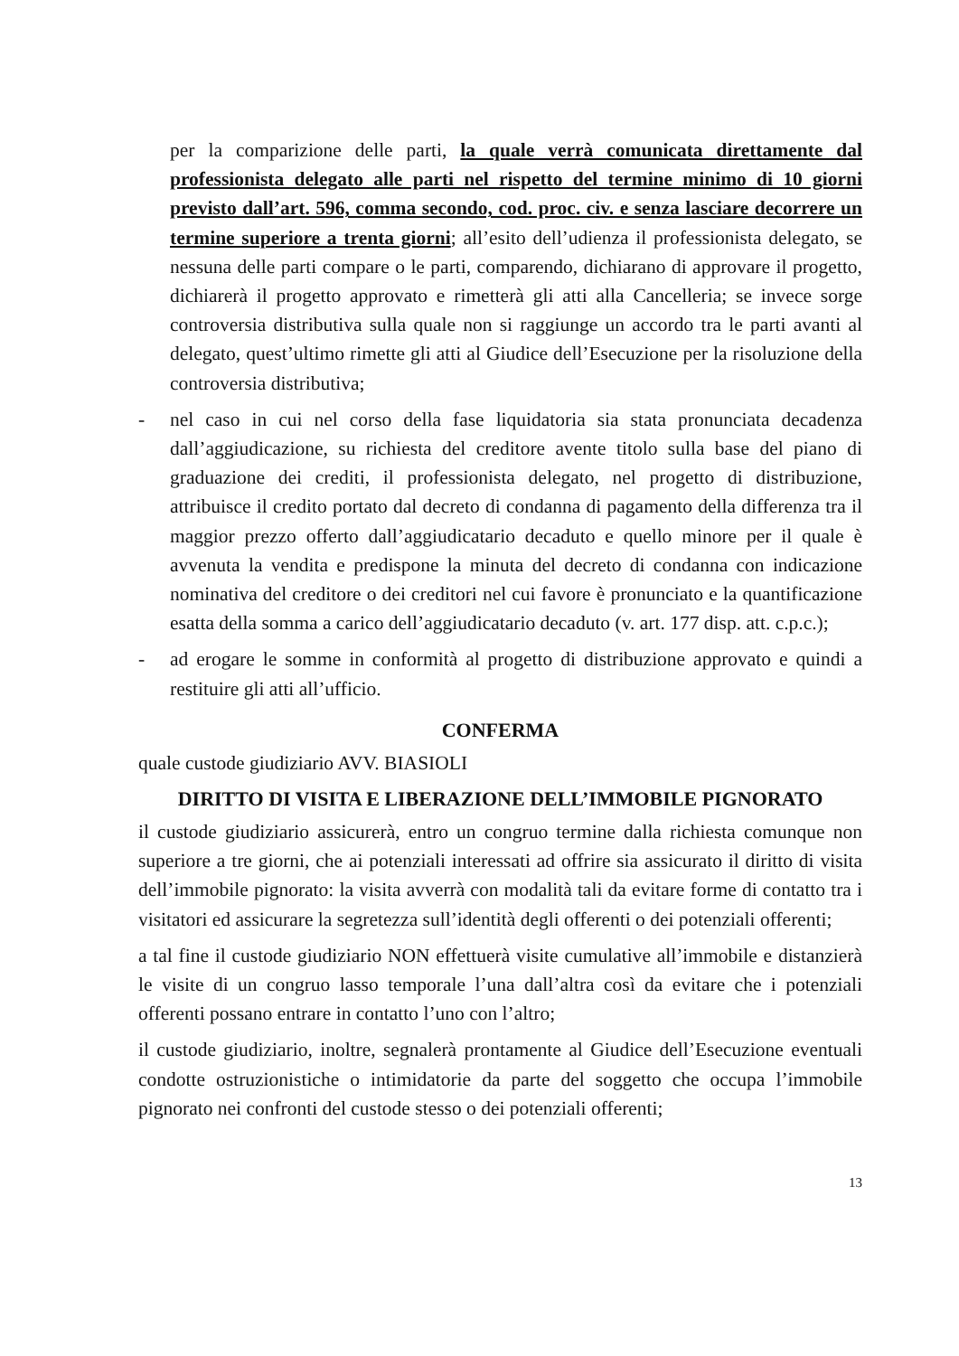per la comparizione delle parti, la quale verrà comunicata direttamente dal professionista delegato alle parti nel rispetto del termine minimo di 10 giorni previsto dall’art. 596, comma secondo, cod. proc. civ. e senza lasciare decorrere un termine superiore a trenta giorni; all’esito dell’udienza il professionista delegato, se nessuna delle parti compare o le parti, comparendo, dichiarano di approvare il progetto, dichiarerà il progetto approvato e rimetterà gli atti alla Cancelleria; se invece sorge controversia distributiva sulla quale non si raggiunge un accordo tra le parti avanti al delegato, quest’ultimo rimette gli atti al Giudice dell’Esecuzione per la risoluzione della controversia distributiva;
- nel caso in cui nel corso della fase liquidatoria sia stata pronunciata decadenza dall’aggiudicazione, su richiesta del creditore avente titolo sulla base del piano di graduazione dei crediti, il professionista delegato, nel progetto di distribuzione, attribuisce il credito portato dal decreto di condanna di pagamento della differenza tra il maggior prezzo offerto dall’aggiudicatario decaduto e quello minore per il quale è avvenuta la vendita e predispone la minuta del decreto di condanna con indicazione nominativa del creditore o dei creditori nel cui favore è pronunciato e la quantificazione esatta della somma a carico dell’aggiudicatario decaduto (v. art. 177 disp. att. c.p.c.);
- ad erogare le somme in conformità al progetto di distribuzione approvato e quindi a restituire gli atti all’ufficio.
CONFERMA
quale custode giudiziario AVV. BIASIOLI
DIRITTO DI VISITA E LIBERAZIONE DELL’IMMOBILE PIGNORATO
il custode giudiziario assicurerà, entro un congruo termine dalla richiesta comunque non superiore a tre giorni, che ai potenziali interessati ad offrire sia assicurato il diritto di visita dell’immobile pignorato: la visita avverrà con modalità tali da evitare forme di contatto tra i visitatori ed assicurare la segretezza sull’identità degli offerenti o dei potenziali offerenti;
a tal fine il custode giudiziario NON effettuerà visite cumulative all’immobile e distanzierà le visite di un congruo lasso temporale l’una dall’altra così da evitare che i potenziali offerenti possano entrare in contatto l’uno con l’altro;
il custode giudiziario, inoltre, segnalerà prontamente al Giudice dell’Esecuzione eventuali condotte ostruzionistiche o intimidatorie da parte del soggetto che occupa l’immobile pignorato nei confronti del custode stesso o dei potenziali offerenti;
13